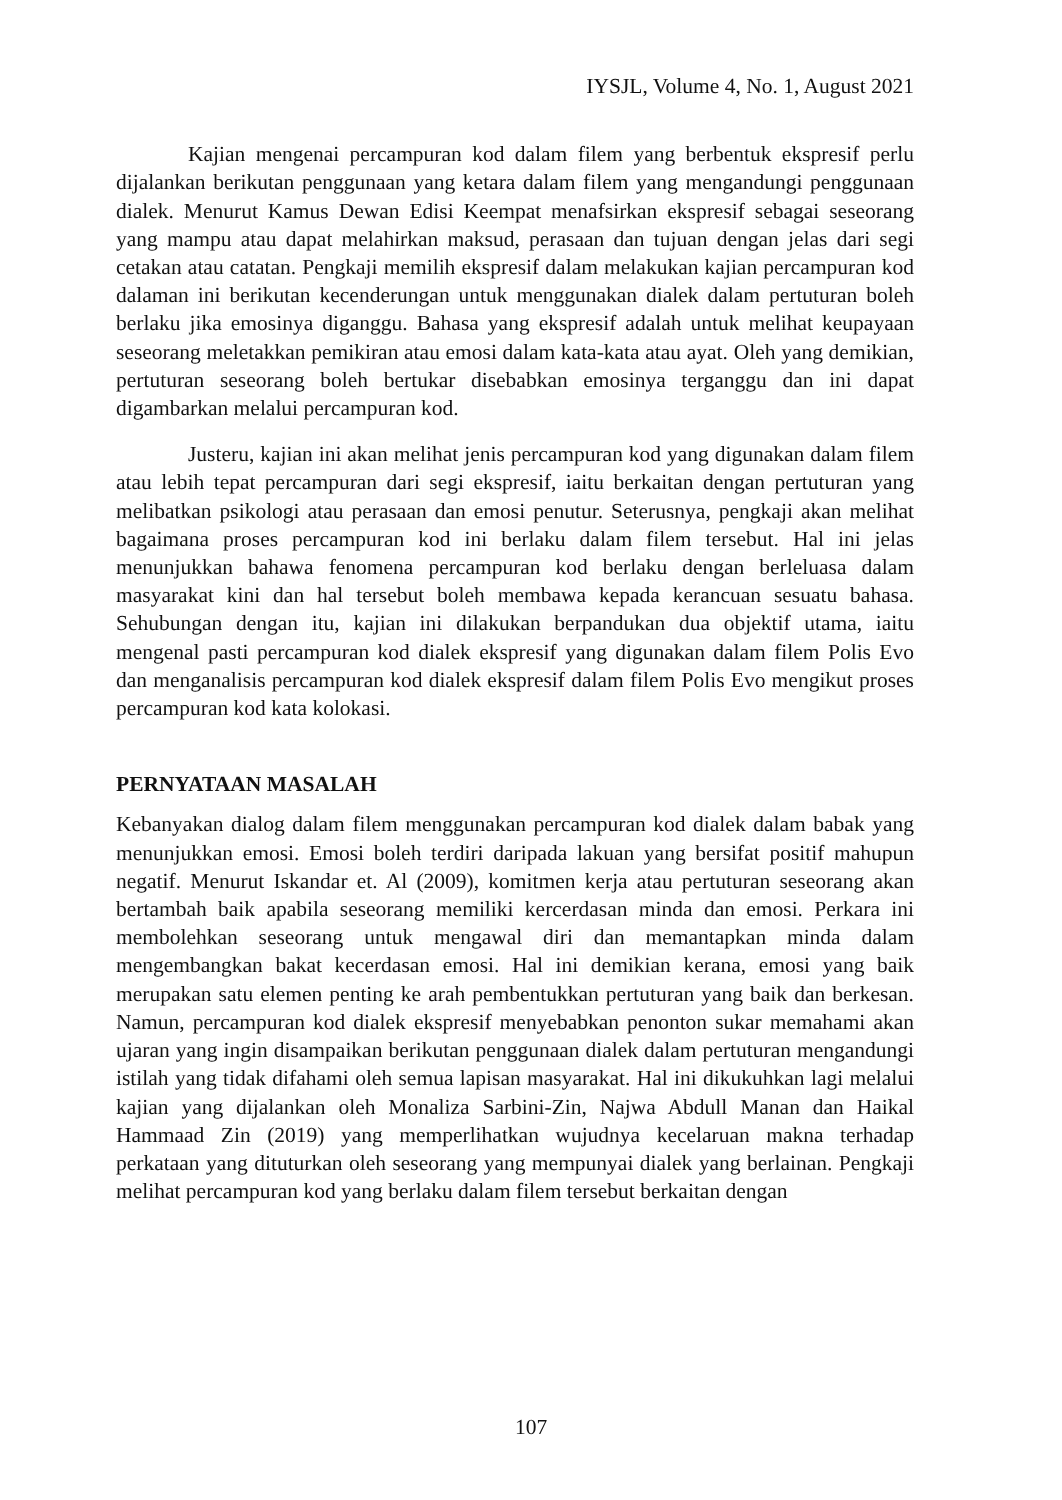IYSJL, Volume 4, No. 1, August 2021
Kajian mengenai percampuran kod dalam filem yang berbentuk ekspresif perlu dijalankan berikutan penggunaan yang ketara dalam filem yang mengandungi penggunaan dialek. Menurut Kamus Dewan Edisi Keempat menafsirkan ekspresif sebagai seseorang yang mampu atau dapat melahirkan maksud, perasaan dan tujuan dengan jelas dari segi cetakan atau catatan. Pengkaji memilih ekspresif dalam melakukan kajian percampuran kod dalaman ini berikutan kecenderungan untuk menggunakan dialek dalam pertuturan boleh berlaku jika emosinya diganggu. Bahasa yang ekspresif adalah untuk melihat keupayaan seseorang meletakkan pemikiran atau emosi dalam kata-kata atau ayat. Oleh yang demikian, pertuturan seseorang boleh bertukar disebabkan emosinya terganggu dan ini dapat digambarkan melalui percampuran kod.
Justeru, kajian ini akan melihat jenis percampuran kod yang digunakan dalam filem atau lebih tepat percampuran dari segi ekspresif, iaitu berkaitan dengan pertuturan yang melibatkan psikologi atau perasaan dan emosi penutur. Seterusnya, pengkaji akan melihat bagaimana proses percampuran kod ini berlaku dalam filem tersebut. Hal ini jelas menunjukkan bahawa fenomena percampuran kod berlaku dengan berleluasa dalam masyarakat kini dan hal tersebut boleh membawa kepada kerancuan sesuatu bahasa. Sehubungan dengan itu, kajian ini dilakukan berpandukan dua objektif utama, iaitu mengenal pasti percampuran kod dialek ekspresif yang digunakan dalam filem Polis Evo dan menganalisis percampuran kod dialek ekspresif dalam filem Polis Evo mengikut proses percampuran kod kata kolokasi.
PERNYATAAN MASALAH
Kebanyakan dialog dalam filem menggunakan percampuran kod dialek dalam babak yang menunjukkan emosi. Emosi boleh terdiri daripada lakuan yang bersifat positif mahupun negatif. Menurut Iskandar et. Al (2009), komitmen kerja atau pertuturan seseorang akan bertambah baik apabila seseorang memiliki kercerdasan minda dan emosi. Perkara ini membolehkan seseorang untuk mengawal diri dan memantapkan minda dalam mengembangkan bakat kecerdasan emosi. Hal ini demikian kerana, emosi yang baik merupakan satu elemen penting ke arah pembentukkan pertuturan yang baik dan berkesan. Namun, percampuran kod dialek ekspresif menyebabkan penonton sukar memahami akan ujaran yang ingin disampaikan berikutan penggunaan dialek dalam pertuturan mengandungi istilah yang tidak difahami oleh semua lapisan masyarakat. Hal ini dikukuhkan lagi melalui kajian yang dijalankan oleh Monaliza Sarbini-Zin, Najwa Abdull Manan dan Haikal Hammaad Zin (2019) yang memperlihatkan wujudnya kecelaruan makna terhadap perkataan yang dituturkan oleh seseorang yang mempunyai dialek yang berlainan. Pengkaji melihat percampuran kod yang berlaku dalam filem tersebut berkaitan dengan
107